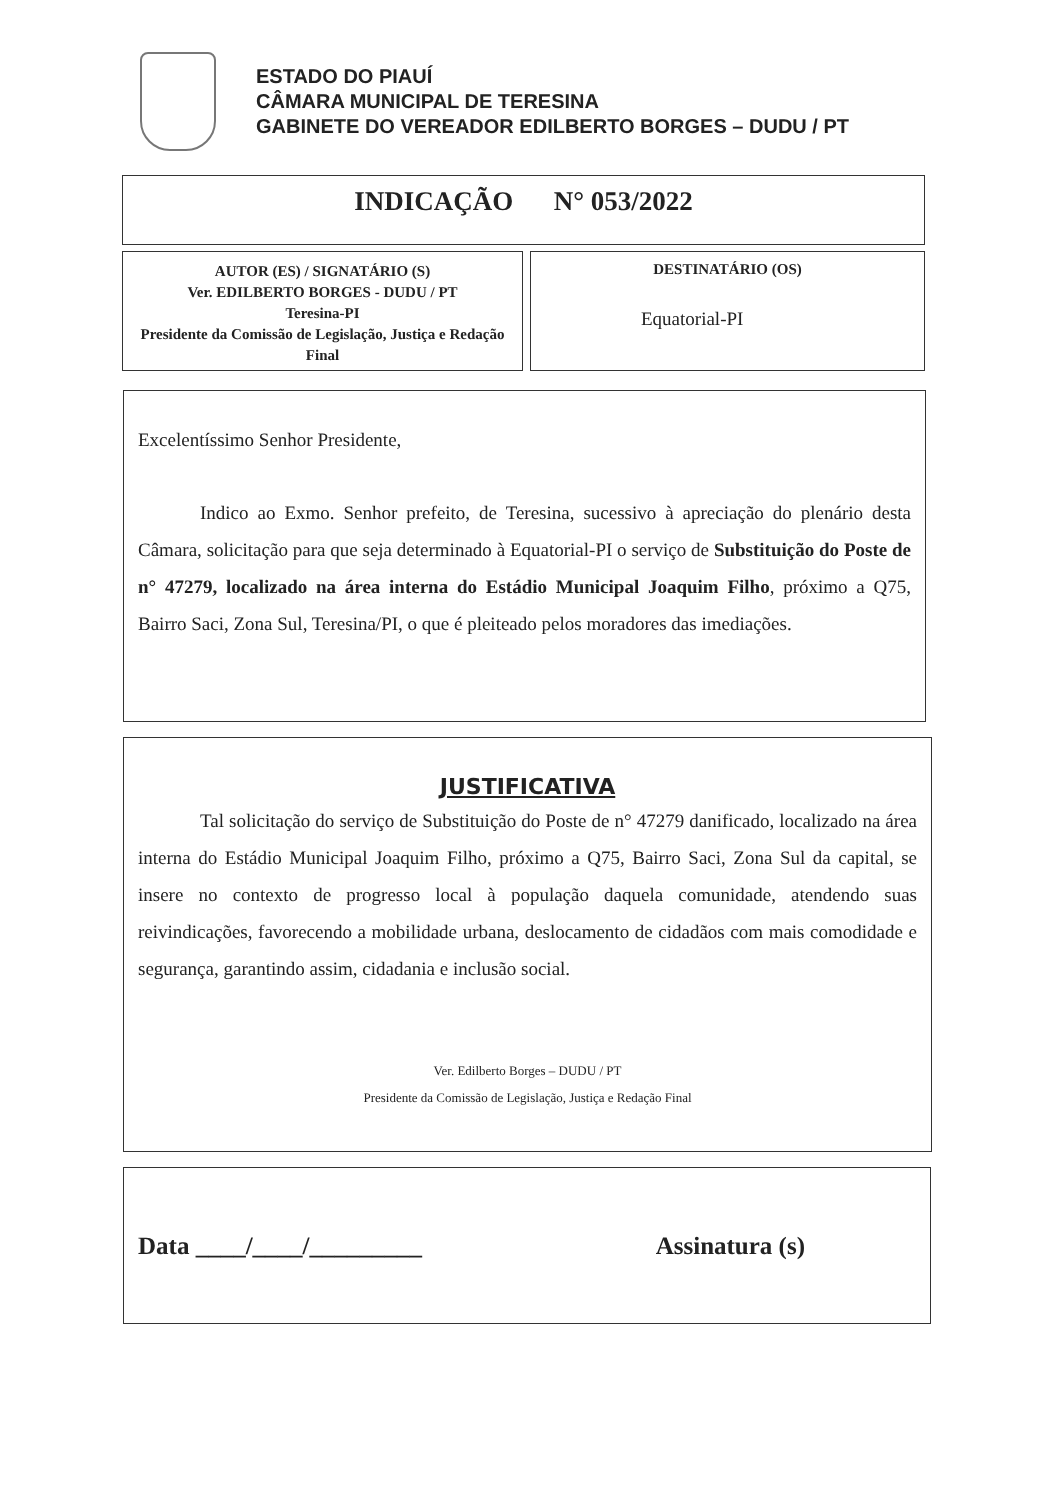ESTADO DO PIAUÍ
CÂMARA MUNICIPAL DE TERESINA
GABINETE DO VEREADOR EDILBERTO BORGES – DUDU / PT
INDICAÇÃO N° 053/2022
AUTOR (ES) / SIGNATÁRIO (S)
Ver. EDILBERTO BORGES - DUDU / PT
Teresina-PI
Presidente da Comissão de Legislação, Justiça e Redação Final
DESTINATÁRIO (OS)
Equatorial-PI
Excelentíssimo Senhor Presidente,
Indico ao Exmo. Senhor prefeito, de Teresina, sucessivo à apreciação do plenário desta Câmara, solicitação para que seja determinado à Equatorial-PI o serviço de Substituição do Poste de n° 47279, localizado na área interna do Estádio Municipal Joaquim Filho, próximo a Q75, Bairro Saci, Zona Sul, Teresina/PI, o que é pleiteado pelos moradores das imediações.
JUSTIFICATIVA
Tal solicitação do serviço de Substituição do Poste de n° 47279 danificado, localizado na área interna do Estádio Municipal Joaquim Filho, próximo a Q75, Bairro Saci, Zona Sul da capital, se insere no contexto de progresso local à população daquela comunidade, atendendo suas reivindicações, favorecendo a mobilidade urbana, deslocamento de cidadãos com mais comodidade e segurança, garantindo assim, cidadania e inclusão social.
Ver. Edilberto Borges – DUDU / PT
Presidente da Comissão de Legislação, Justiça e Redação Final
Data ____/____/_________ Assinatura (s)